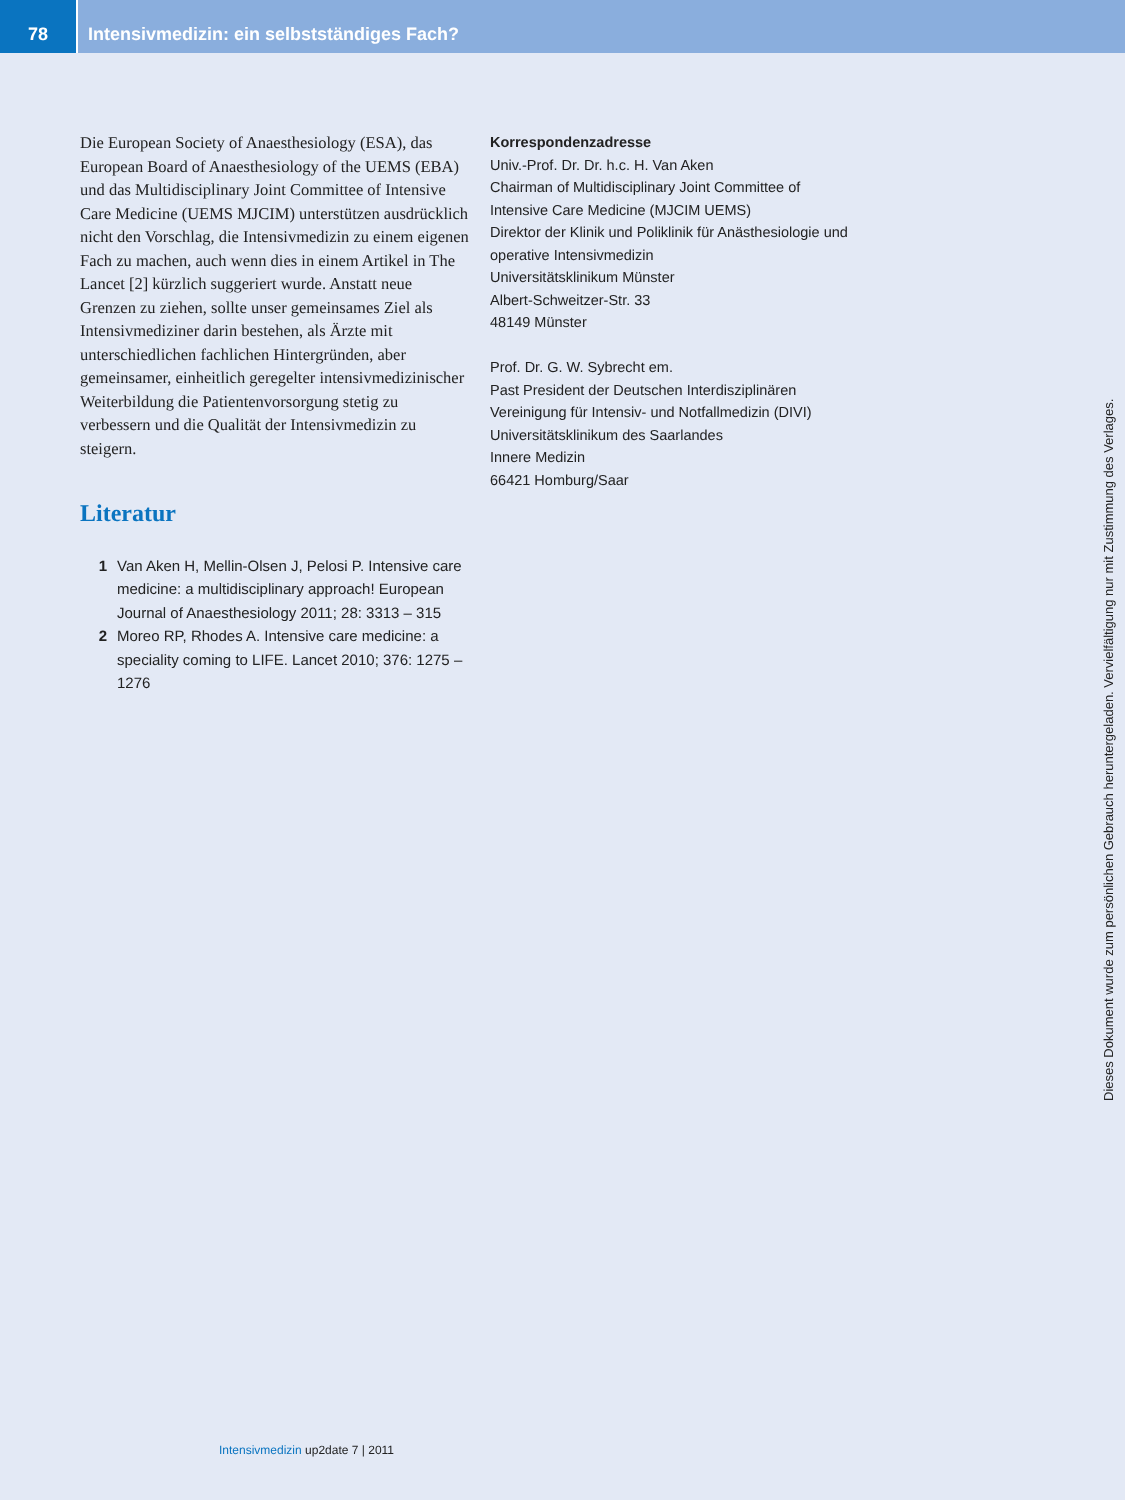78 Intensivmedizin: ein selbstständiges Fach?
Die European Society of Anaesthesiology (ESA), das European Board of Anaesthesiology of the UEMS (EBA) und das Multidisciplinary Joint Committee of Intensive Care Medicine (UEMS MJCIM) unterstützen ausdrücklich nicht den Vorschlag, die Intensivmedizin zu einem eigenen Fach zu machen, auch wenn dies in einem Artikel in The Lancet [2] kürzlich suggeriert wurde. Anstatt neue Grenzen zu ziehen, sollte unser gemeinsames Ziel als Intensivmediziner darin bestehen, als Ärzte mit unterschiedlichen fachlichen Hintergründen, aber gemeinsamer, einheitlich geregelter intensivmedizinischer Weiterbildung die Patientenvorsorgung stetig zu verbessern und die Qualität der Intensivmedizin zu steigern.
Literatur
1 Van Aken H, Mellin-Olsen J, Pelosi P. Intensive care medicine: a multidisciplinary approach! European Journal of Anaesthesiology 2011; 28: 3313 – 315
2 Moreo RP, Rhodes A. Intensive care medicine: a speciality coming to LIFE. Lancet 2010; 376: 1275 – 1276
Korrespondenzadresse
Univ.-Prof. Dr. Dr. h.c. H. Van Aken
Chairman of Multidisciplinary Joint Committee of Intensive Care Medicine (MJCIM UEMS)
Direktor der Klinik und Poliklinik für Anästhesiologie und operative Intensivmedizin
Universitätsklinikum Münster
Albert-Schweitzer-Str. 33
48149 Münster
Prof. Dr. G. W. Sybrecht em.
Past President der Deutschen Interdisziplinären Vereinigung für Intensiv- und Notfallmedizin (DIVI)
Universitätsklinikum des Saarlandes
Innere Medizin
66421 Homburg/Saar
Dieses Dokument wurde zum persönlichen Gebrauch heruntergeladen. Vervielfältigung nur mit Zustimmung des Verlages.
Intensivmedizin up2date 7 | 2011